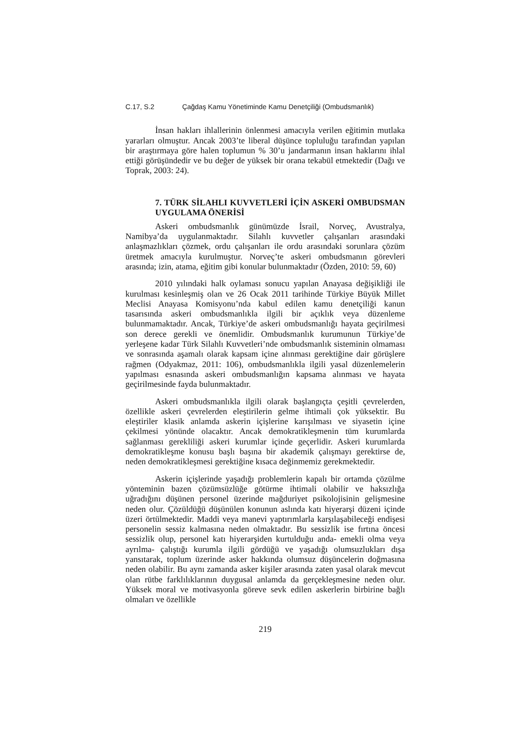C.17, S.2 Çağdaş Kamu Yönetiminde Kamu Denetçiliği (Ombudsmanlık)
İnsan hakları ihlallerinin önlenmesi amacıyla verilen eğitimin mutlaka yararları olmuştur. Ancak 2003’te liberal düşünce topluluğu tarafından yapılan bir araştırmaya göre halen toplumun % 30’u jandarmanın insan haklarını ihlal ettiği görüşündedir ve bu değer de yüksek bir orana tekabül etmektedir (Dağı ve Toprak, 2003: 24).
7. TÜRK SİLAHLI KUVVETLERİ İÇİN ASKERİ OMBUDSMAN UYGULAMA ÖNERİSİ
Askeri ombudsmanlık günümüzde İsrail, Norveç, Avustralya, Namibya’da uygulanmaktadır. Silahlı kuvvetler çalışanları arasındaki anlaşmazlıkları çözmek, ordu çalışanları ile ordu arasındaki sorunlara çözüm üretmek amacıyla kurulmuştur. Norveç’te askeri ombudsmanın görevleri arasında; izin, atama, eğitim gibi konular bulunmaktadır (Özden, 2010: 59, 60)
2010 yılındaki halk oylaması sonucu yapılan Anayasa değişikliği ile kurulması kesinleşmiş olan ve 26 Ocak 2011 tarihinde Türkiye Büyük Millet Meclisi Anayasa Komisyonu’nda kabul edilen kamu denetçiliği kanun tasarısında askeri ombudsmanlıkla ilgili bir açıklık veya düzenleme bulunmamaktadır. Ancak, Türkiye’de askeri ombudsmanlığı hayata geçirilmesi son derece gerekli ve önemlidir. Ombudsmanlık kurumunun Türkiye’de yerleşene kadar Türk Silahlı Kuvvetleri’nde ombudsmanlık sisteminin olmaması ve sonrasında aşamalı olarak kapsam içine alınması gerektiğine dair görüşlere rağmen (Odyakmaz, 2011: 106), ombudsmanlıkla ilgili yasal düzenlemelerin yapılması esnasında askeri ombudsmanlığın kapsama alınması ve hayata geçirilmesinde fayda bulunmaktadır.
Askeri ombudsmanlıkla ilgili olarak başlangıçta çeşitli çevrelerden, özellikle askeri çevrelerden eleştirilerin gelme ihtimali çok yüksektir. Bu eleştiriler klasik anlamda askerin içişlerine karışılması ve siyasetin içine çekilmesi yönünde olacaktır. Ancak demokratikleşmenin tüm kurumlarda sağlanması gerekliliği askeri kurumlar içinde geçerlidir. Askeri kurumlarda demokratikleşme konusu başlı başına bir akademik çalışmayı gerektirse de, neden demokratikleşmesi gerektiğine kısaca değinmemiz gerekmektedir.
Askerin içişlerinde yaşadığı problemlerin kapalı bir ortamda çözülme yönteminin bazen çözümsüzlüğe götürme ihtimali olabilir ve haksızlığa uğradığını düşünen personel üzerinde mağduriyet psikolojisinin gelişmesine neden olur. Çözüldüğü düşünülen konunun aslında katı hiyerarşi düzeni içinde üzeri örtülmektedir. Maddi veya manevi yaptırımlarla karşılaşabileceği endişesi personelin sessiz kalmasına neden olmaktadır. Bu sessizlik ise fırtına öncesi sessizlik olup, personel katı hiyerarşiden kurtulduğu anda- emekli olma veya ayrılma- çalıştığı kurumla ilgili gördüğü ve yaşadığı olumsuzlukları dışa yansıtarak, toplum üzerinde asker hakkında olumsuz düşüncelerin doğmasına neden olabilir. Bu aynı zamanda asker kişiler arasında zaten yasal olarak mevcut olan rütbe farklılıklarının duygusal anlamda da gerçekleşmesine neden olur. Yüksek moral ve motivasyonla göreve sevk edilen askerlerin birbirine bağlı olmaları ve özellikle
219